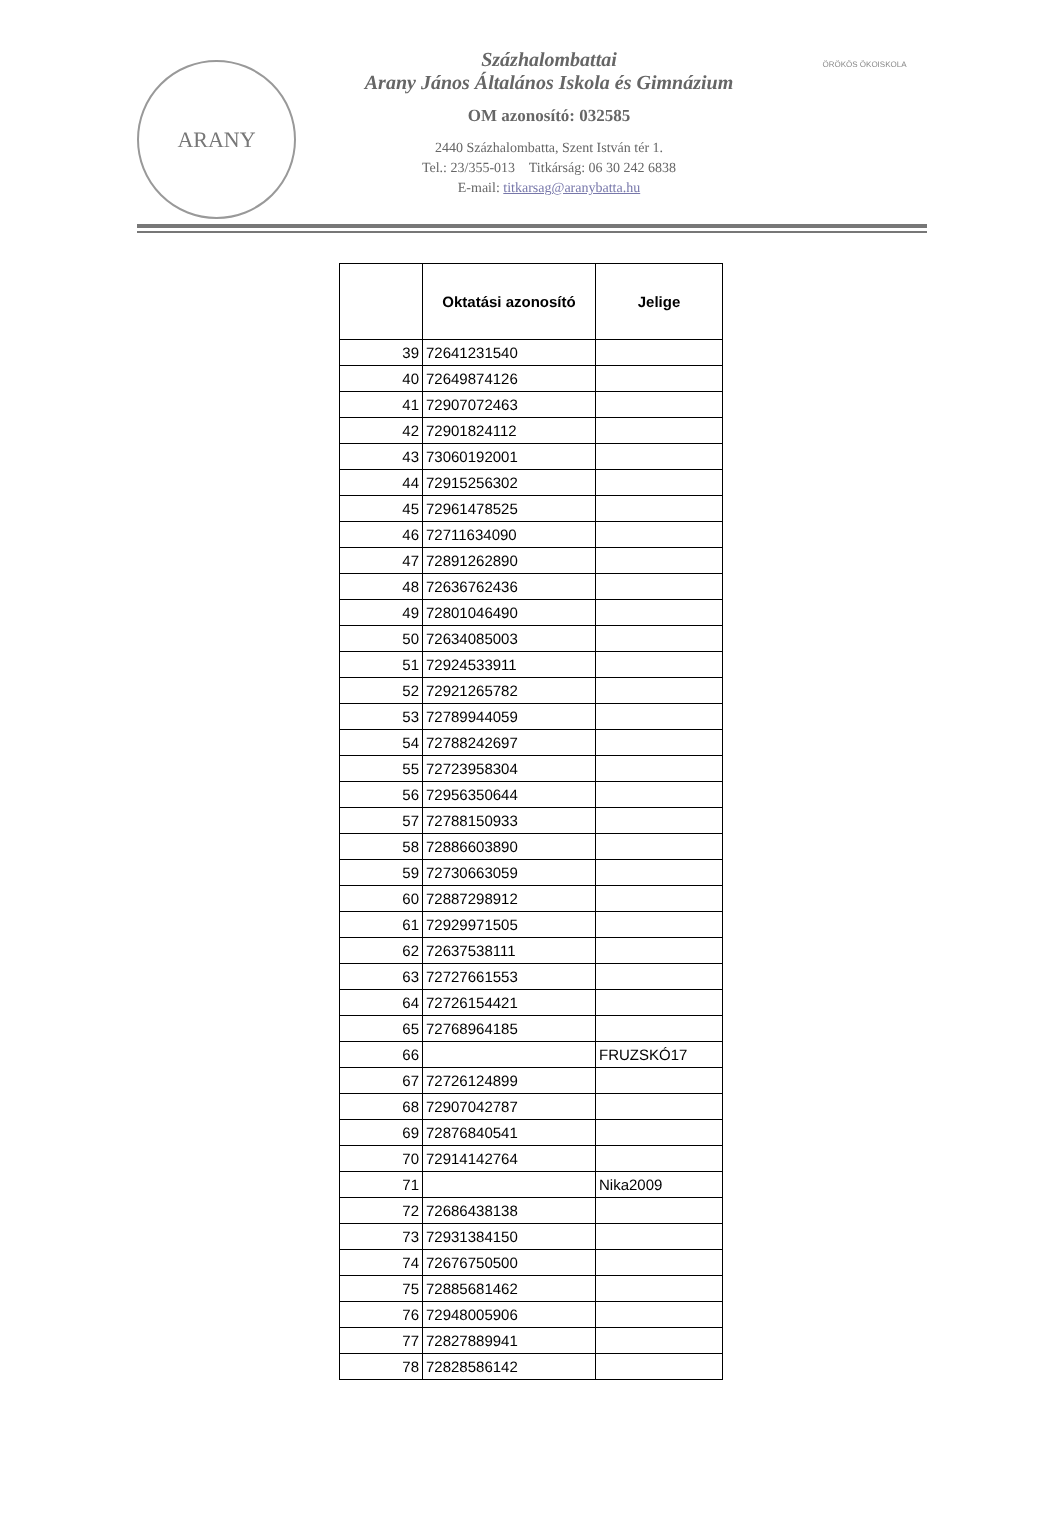ARANY
Százhalombattai
Arany János Általános Iskola és Gimnázium
OM azonosító: 032585
2440 Százhalombatta, Szent István tér 1.
Tel.: 23/355-013 Titkárság: 06 30 242 6838
E-mail: titkarsag@aranybatta.hu
ÖRÖKÖS ÖKOISKOLA
| | Oktatási azonosító | Jelige |
| --- | --- | --- |
| 39 | 72641231540 | |
| 40 | 72649874126 | |
| 41 | 72907072463 | |
| 42 | 72901824112 | |
| 43 | 73060192001 | |
| 44 | 72915256302 | |
| 45 | 72961478525 | |
| 46 | 72711634090 | |
| 47 | 72891262890 | |
| 48 | 72636762436 | |
| 49 | 72801046490 | |
| 50 | 72634085003 | |
| 51 | 72924533911 | |
| 52 | 72921265782 | |
| 53 | 72789944059 | |
| 54 | 72788242697 | |
| 55 | 72723958304 | |
| 56 | 72956350644 | |
| 57 | 72788150933 | |
| 58 | 72886603890 | |
| 59 | 72730663059 | |
| 60 | 72887298912 | |
| 61 | 72929971505 | |
| 62 | 72637538111 | |
| 63 | 72727661553 | |
| 64 | 72726154421 | |
| 65 | 72768964185 | |
| 66 | | FRUZSKÓ17 |
| 67 | 72726124899 | |
| 68 | 72907042787 | |
| 69 | 72876840541 | |
| 70 | 72914142764 | |
| 71 | | Nika2009 |
| 72 | 72686438138 | |
| 73 | 72931384150 | |
| 74 | 72676750500 | |
| 75 | 72885681462 | |
| 76 | 72948005906 | |
| 77 | 72827889941 | |
| 78 | 72828586142 | |